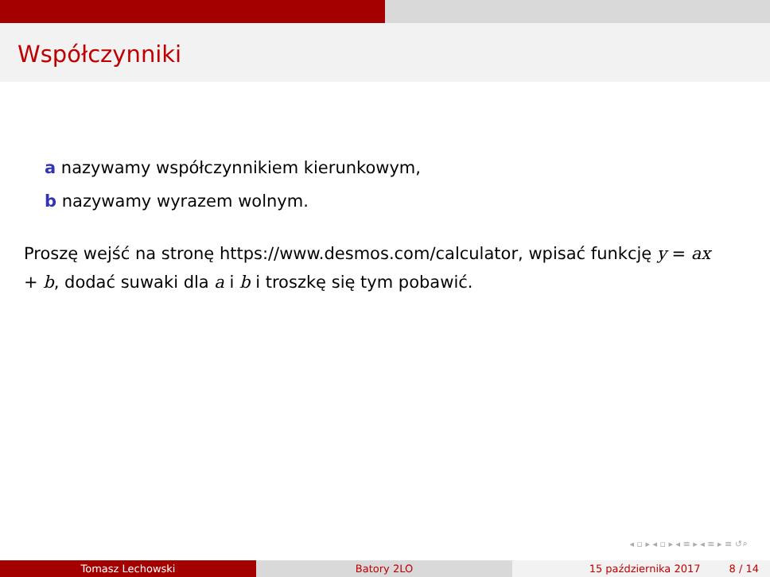Współczynniki
a nazywamy współczynnikiem kierunkowym,
b nazywamy wyrazem wolnym.
Proszę wejść na stronę https://www.desmos.com/calculator, wpisać funkcję y = ax + b, dodać suwaki dla a i b i troszkę się tym pobawić.
◂ ▫ ▸ ◂ ▫ ▸ ◂ ≡ ▸ ◂ ≡ ▸ ≡ ↺⌕
Tomasz Lechowski Batory 2LO 15 października 2017 8 / 14